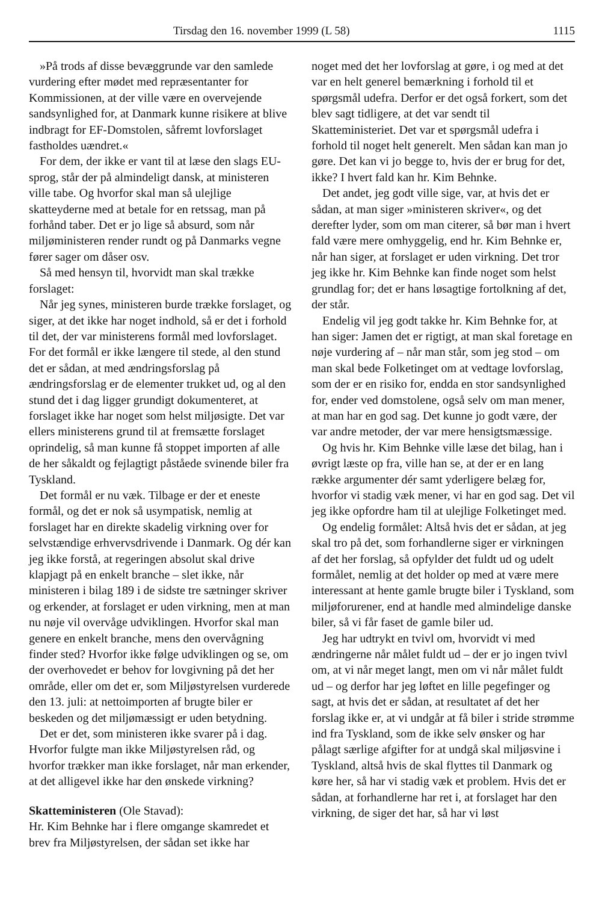Tirsdag den 16. november 1999 (L 58) 1115
»På trods af disse bevæggrunde var den samlede vurdering efter mødet med repræsentanter for Kommissionen, at der ville være en overvejende sandsynlighed for, at Danmark kunne risikere at blive indbragt for EF-Domstolen, såfremt lovforslaget fastholdes uændret.«
For dem, der ikke er vant til at læse den slags EU-sprog, står der på almindeligt dansk, at ministeren ville tabe. Og hvorfor skal man så ulejlige skatteyderne med at betale for en retssag, man på forhånd taber. Det er jo lige så absurd, som når miljøministeren render rundt og på Danmarks vegne fører sager om dåser osv.
Så med hensyn til, hvorvidt man skal trække forslaget:
Når jeg synes, ministeren burde trække forslaget, og siger, at det ikke har noget indhold, så er det i forhold til det, der var ministerens formål med lovforslaget. For det formål er ikke længere til stede, al den stund det er sådan, at med ændringsforslag på ændringsforslag er de elementer trukket ud, og al den stund det i dag ligger grundigt dokumenteret, at forslaget ikke har noget som helst miljøsigte. Det var ellers ministerens grund til at fremsætte forslaget oprindelig, så man kunne få stoppet importen af alle de her såkaldt og fejlagtigt påståede svinende biler fra Tyskland.
Det formål er nu væk. Tilbage er der et eneste formål, og det er nok så usympatisk, nemlig at forslaget har en direkte skadelig virkning over for selvstændige erhvervsdrivende i Danmark. Og dér kan jeg ikke forstå, at regeringen absolut skal drive klapjagt på en enkelt branche – slet ikke, når ministeren i bilag 189 i de sidste tre sætninger skriver og erkender, at forslaget er uden virkning, men at man nu nøje vil overvåge udviklingen. Hvorfor skal man genere en enkelt branche, mens den overvågning finder sted? Hvorfor ikke følge udviklingen og se, om der overhovedet er behov for lovgivning på det her område, eller om det er, som Miljøstyrelsen vurderede den 13. juli: at nettoimporten af brugte biler er beskeden og det miljømæssigt er uden betydning.
Det er det, som ministeren ikke svarer på i dag. Hvorfor fulgte man ikke Miljøstyrelsen råd, og hvorfor trækker man ikke forslaget, når man erkender, at det alligevel ikke har den ønskede virkning?
Skatteministeren (Ole Stavad):
Hr. Kim Behnke har i flere omgange skamredet et brev fra Miljøstyrelsen, der sådan set ikke har
noget med det her lovforslag at gøre, i og med at det var en helt generel bemærkning i forhold til et spørgsmål udefra. Derfor er det også forkert, som det blev sagt tidligere, at det var sendt til Skatteministeriet. Det var et spørgsmål udefra i forhold til noget helt generelt. Men sådan kan man jo gøre. Det kan vi jo begge to, hvis der er brug for det, ikke? I hvert fald kan hr. Kim Behnke.
Det andet, jeg godt ville sige, var, at hvis det er sådan, at man siger »ministeren skriver«, og det derefter lyder, som om man citerer, så bør man i hvert fald være mere omhyggelig, end hr. Kim Behnke er, når han siger, at forslaget er uden virkning. Det tror jeg ikke hr. Kim Behnke kan finde noget som helst grundlag for; det er hans løsagtige fortolkning af det, der står.
Endelig vil jeg godt takke hr. Kim Behnke for, at han siger: Jamen det er rigtigt, at man skal foretage en nøje vurdering af – når man står, som jeg stod – om man skal bede Folketinget om at vedtage lovforslag, som der er en risiko for, endda en stor sandsynlighed for, ender ved domstolene, også selv om man mener, at man har en god sag. Det kunne jo godt være, der var andre metoder, der var mere hensigtsmæssige.
Og hvis hr. Kim Behnke ville læse det bilag, han i øvrigt læste op fra, ville han se, at der er en lang række argumenter dér samt yderligere belæg for, hvorfor vi stadig væk mener, vi har en god sag. Det vil jeg ikke opfordre ham til at ulejlige Folketinget med.
Og endelig formålet: Altså hvis det er sådan, at jeg skal tro på det, som forhandlerne siger er virkningen af det her forslag, så opfylder det fuldt ud og udelt formålet, nemlig at det holder op med at være mere interessant at hente gamle brugte biler i Tyskland, som miljøforurener, end at handle med almindelige danske biler, så vi får faset de gamle biler ud.
Jeg har udtrykt en tvivl om, hvorvidt vi med ændringerne når målet fuldt ud – der er jo ingen tvivl om, at vi når meget langt, men om vi når målet fuldt ud – og derfor har jeg løftet en lille pegefinger og sagt, at hvis det er sådan, at resultatet af det her forslag ikke er, at vi undgår at få biler i stride strømme ind fra Tyskland, som de ikke selv ønsker og har pålagt særlige afgifter for at undgå skal miljøsvine i Tyskland, altså hvis de skal flyttes til Danmark og køre her, så har vi stadig væk et problem. Hvis det er sådan, at forhandlerne har ret i, at forslaget har den virkning, de siger det har, så har vi løst